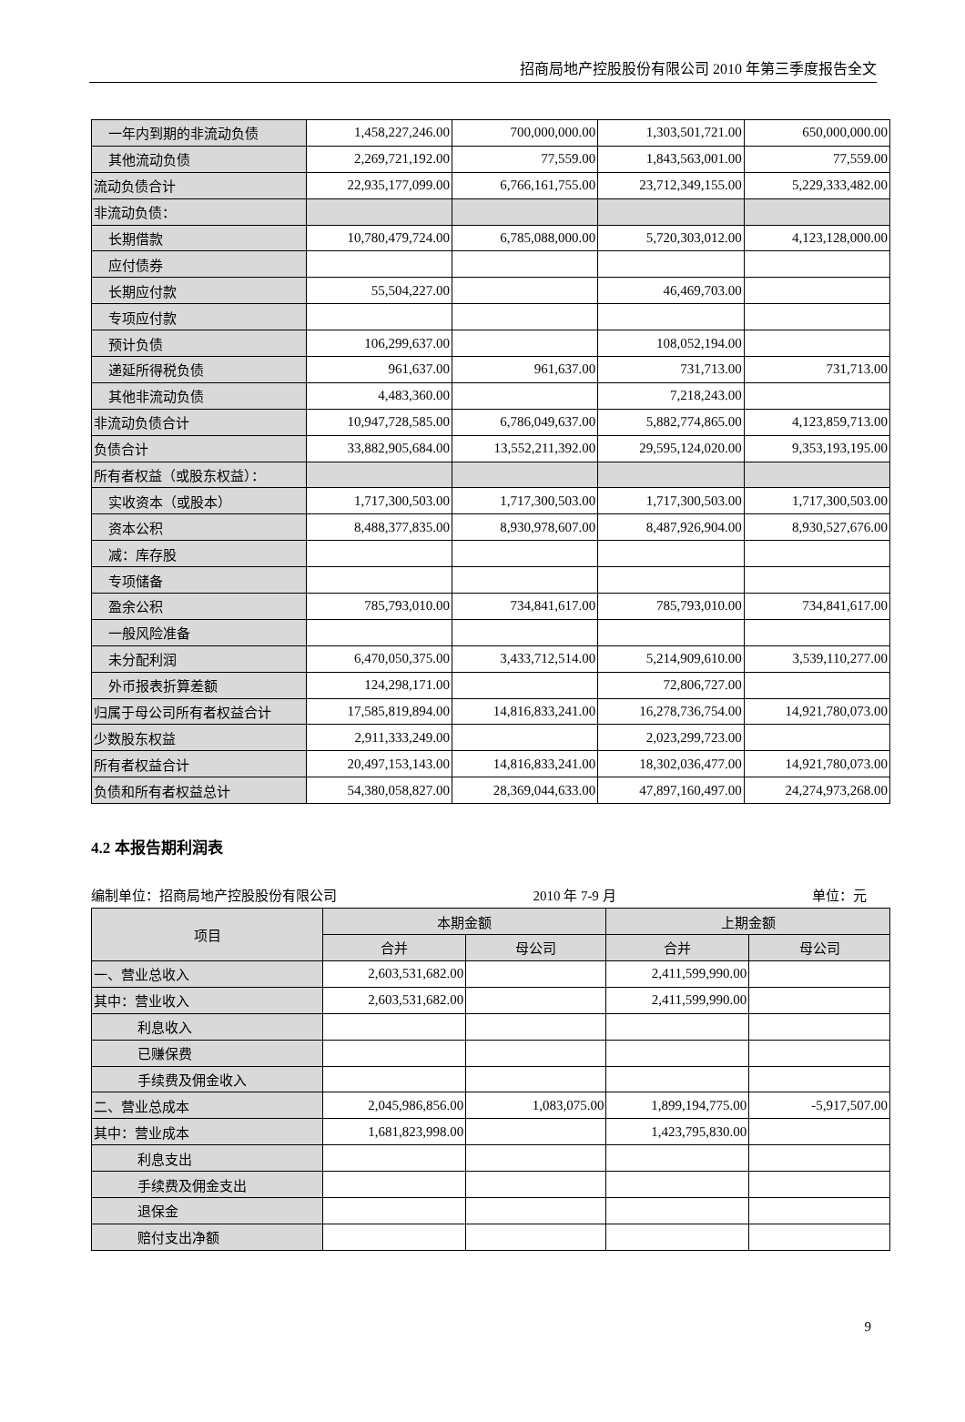招商局地产控股股份有限公司 2010 年第三季度报告全文
| 一年内到期的非流动负债 | 1,458,227,246.00 | 700,000,000.00 | 1,303,501,721.00 | 650,000,000.00 |
| 其他流动负债 | 2,269,721,192.00 | 77,559.00 | 1,843,563,001.00 | 77,559.00 |
| 流动负债合计 | 22,935,177,099.00 | 6,766,161,755.00 | 23,712,349,155.00 | 5,229,333,482.00 |
| 非流动负债： | | | | |
| 长期借款 | 10,780,479,724.00 | 6,785,088,000.00 | 5,720,303,012.00 | 4,123,128,000.00 |
| 应付债券 | | | | |
| 长期应付款 | 55,504,227.00 | | 46,469,703.00 | |
| 专项应付款 | | | | |
| 预计负债 | 106,299,637.00 | | 108,052,194.00 | |
| 递延所得税负债 | 961,637.00 | 961,637.00 | 731,713.00 | 731,713.00 |
| 其他非流动负债 | 4,483,360.00 | | 7,218,243.00 | |
| 非流动负债合计 | 10,947,728,585.00 | 6,786,049,637.00 | 5,882,774,865.00 | 4,123,859,713.00 |
| 负债合计 | 33,882,905,684.00 | 13,552,211,392.00 | 29,595,124,020.00 | 9,353,193,195.00 |
| 所有者权益（或股东权益）： | | | | |
| 实收资本（或股本） | 1,717,300,503.00 | 1,717,300,503.00 | 1,717,300,503.00 | 1,717,300,503.00 |
| 资本公积 | 8,488,377,835.00 | 8,930,978,607.00 | 8,487,926,904.00 | 8,930,527,676.00 |
| 减：库存股 | | | | |
| 专项储备 | | | | |
| 盈余公积 | 785,793,010.00 | 734,841,617.00 | 785,793,010.00 | 734,841,617.00 |
| 一般风险准备 | | | | |
| 未分配利润 | 6,470,050,375.00 | 3,433,712,514.00 | 5,214,909,610.00 | 3,539,110,277.00 |
| 外币报表折算差额 | 124,298,171.00 | | 72,806,727.00 | |
| 归属于母公司所有者权益合计 | 17,585,819,894.00 | 14,816,833,241.00 | 16,278,736,754.00 | 14,921,780,073.00 |
| 少数股东权益 | 2,911,333,249.00 | | 2,023,299,723.00 | |
| 所有者权益合计 | 20,497,153,143.00 | 14,816,833,241.00 | 18,302,036,477.00 | 14,921,780,073.00 |
| 负债和所有者权益总计 | 54,380,058,827.00 | 28,369,044,633.00 | 47,897,160,497.00 | 24,274,973,268.00 |
4.2 本报告期利润表
编制单位：招商局地产控股股份有限公司 2010 年 7-9 月 单位：元
| 项目 | 本期金额 | | 上期金额 | |
| --- | --- | --- | --- | --- |
| | 合并 | 母公司 | 合并 | 母公司 |
| 一、营业总收入 | 2,603,531,682.00 | | 2,411,599,990.00 | |
| 其中：营业收入 | 2,603,531,682.00 | | 2,411,599,990.00 | |
| 利息收入 | | | | |
| 已赚保费 | | | | |
| 手续费及佣金收入 | | | | |
| 二、营业总成本 | 2,045,986,856.00 | 1,083,075.00 | 1,899,194,775.00 | -5,917,507.00 |
| 其中：营业成本 | 1,681,823,998.00 | | 1,423,795,830.00 | |
| 利息支出 | | | | |
| 手续费及佣金支出 | | | | |
| 退保金 | | | | |
| 赔付支出净额 | | | | |
9